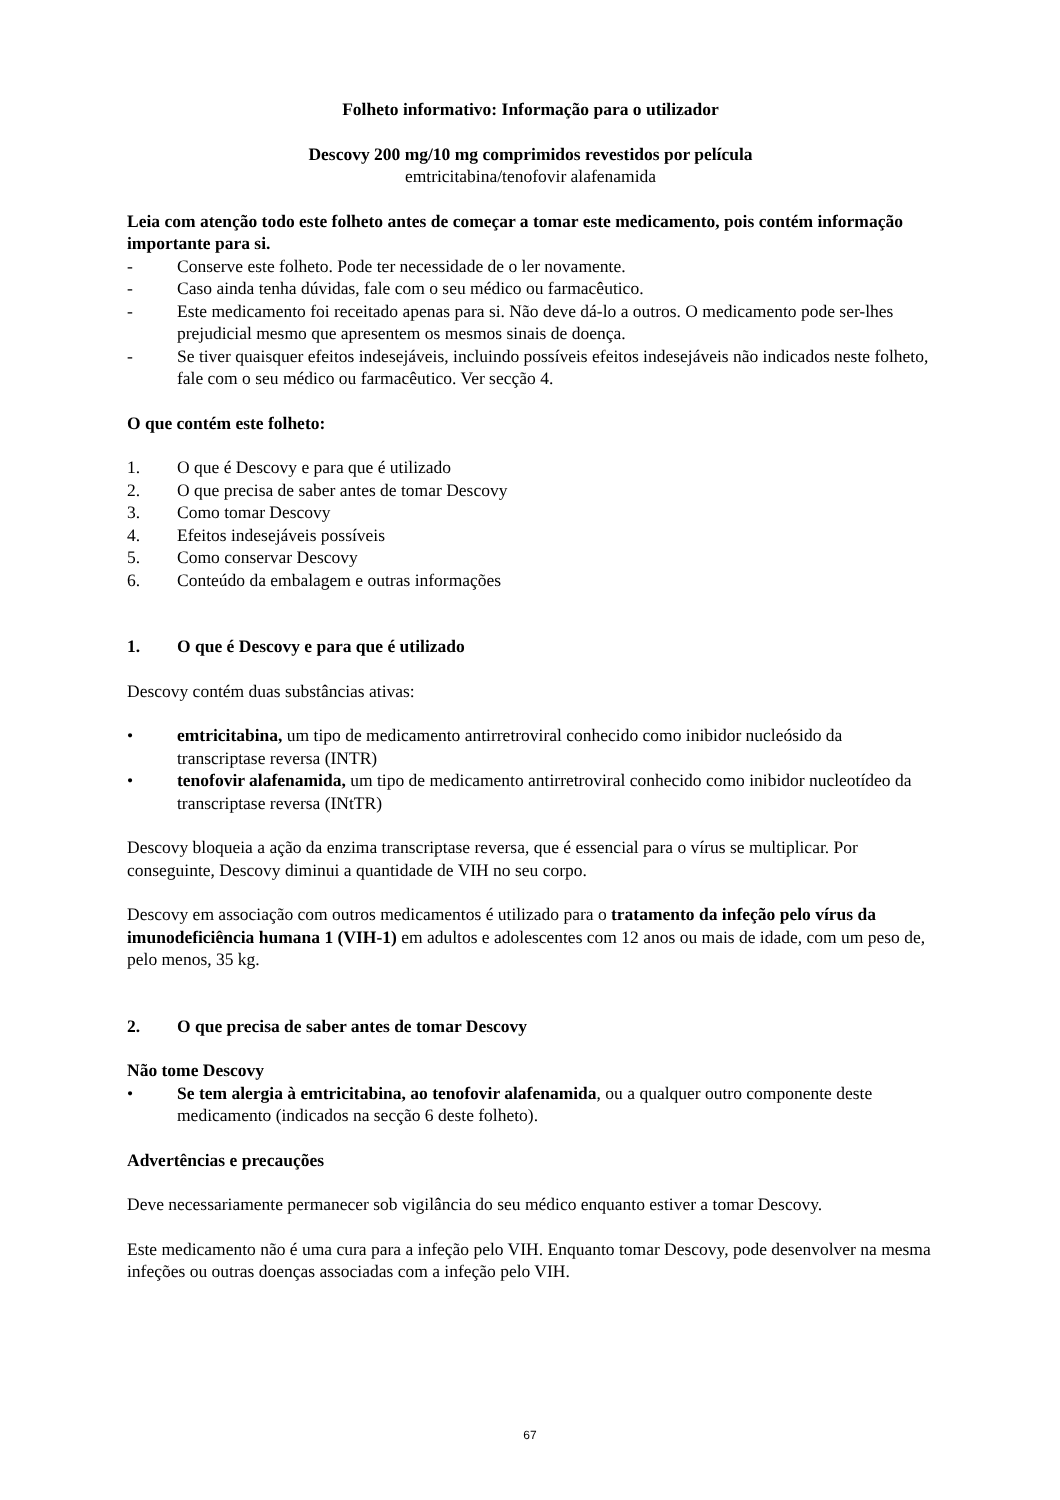Folheto informativo: Informação para o utilizador
Descovy 200 mg/10 mg comprimidos revestidos por película
emtricitabina/tenofovir alafenamida
Leia com atenção todo este folheto antes de começar a tomar este medicamento, pois contém informação importante para si.
- Conserve este folheto. Pode ter necessidade de o ler novamente.
- Caso ainda tenha dúvidas, fale com o seu médico ou farmacêutico.
- Este medicamento foi receitado apenas para si. Não deve dá-lo a outros. O medicamento pode ser-lhes prejudicial mesmo que apresentem os mesmos sinais de doença.
- Se tiver quaisquer efeitos indesejáveis, incluindo possíveis efeitos indesejáveis não indicados neste folheto, fale com o seu médico ou farmacêutico. Ver secção 4.
O que contém este folheto:
1. O que é Descovy e para que é utilizado
2. O que precisa de saber antes de tomar Descovy
3. Como tomar Descovy
4. Efeitos indesejáveis possíveis
5. Como conservar Descovy
6. Conteúdo da embalagem e outras informações
1. O que é Descovy e para que é utilizado
Descovy contém duas substâncias ativas:
• emtricitabina, um tipo de medicamento antirretroviral conhecido como inibidor nucleósido da transcriptase reversa (INTR)
• tenofovir alafenamida, um tipo de medicamento antirretroviral conhecido como inibidor nucleotídeo da transcriptase reversa (INtTR)
Descovy bloqueia a ação da enzima transcriptase reversa, que é essencial para o vírus se multiplicar. Por conseguinte, Descovy diminui a quantidade de VIH no seu corpo.
Descovy em associação com outros medicamentos é utilizado para o tratamento da infeção pelo vírus da imunodeficiência humana 1 (VIH-1) em adultos e adolescentes com 12 anos ou mais de idade, com um peso de, pelo menos, 35 kg.
2. O que precisa de saber antes de tomar Descovy
Não tome Descovy
• Se tem alergia à emtricitabina, ao tenofovir alafenamida, ou a qualquer outro componente deste medicamento (indicados na secção 6 deste folheto).
Advertências e precauções
Deve necessariamente permanecer sob vigilância do seu médico enquanto estiver a tomar Descovy.
Este medicamento não é uma cura para a infeção pelo VIH. Enquanto tomar Descovy, pode desenvolver na mesma infeções ou outras doenças associadas com a infeção pelo VIH.
67